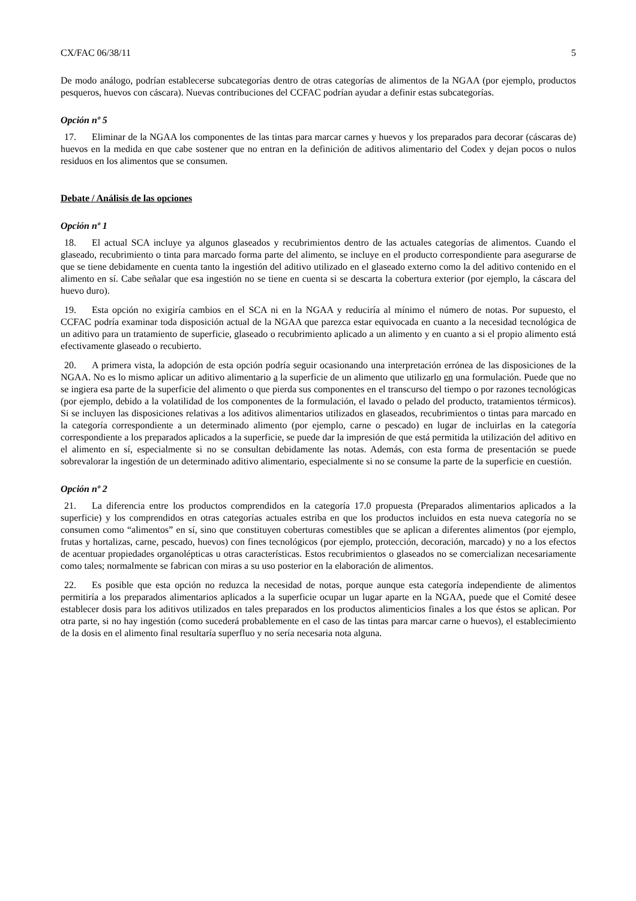CX/FAC 06/38/11 5
De modo análogo, podrían establecerse subcategorías dentro de otras categorías de alimentos de la NGAA (por ejemplo, productos pesqueros, huevos con cáscara). Nuevas contribuciones del CCFAC podrían ayudar a definir estas subcategorías.
Opción nº 5
17. Eliminar de la NGAA los componentes de las tintas para marcar carnes y huevos y los preparados para decorar (cáscaras de) huevos en la medida en que cabe sostener que no entran en la definición de aditivos alimentario del Codex y dejan pocos o nulos residuos en los alimentos que se consumen.
Debate / Análisis de las opciones
Opción nº 1
18. El actual SCA incluye ya algunos glaseados y recubrimientos dentro de las actuales categorías de alimentos. Cuando el glaseado, recubrimiento o tinta para marcado forma parte del alimento, se incluye en el producto correspondiente para asegurarse de que se tiene debidamente en cuenta tanto la ingestión del aditivo utilizado en el glaseado externo como la del aditivo contenido en el alimento en sí. Cabe señalar que esa ingestión no se tiene en cuenta si se descarta la cobertura exterior (por ejemplo, la cáscara del huevo duro).
19. Esta opción no exigiría cambios en el SCA ni en la NGAA y reduciría al mínimo el número de notas. Por supuesto, el CCFAC podría examinar toda disposición actual de la NGAA que parezca estar equivocada en cuanto a la necesidad tecnológica de un aditivo para un tratamiento de superficie, glaseado o recubrimiento aplicado a un alimento y en cuanto a si el propio alimento está efectivamente glaseado o recubierto.
20. A primera vista, la adopción de esta opción podría seguir ocasionando una interpretación errónea de las disposiciones de la NGAA. No es lo mismo aplicar un aditivo alimentario a la superficie de un alimento que utilizarlo en una formulación. Puede que no se ingiera esa parte de la superficie del alimento o que pierda sus componentes en el transcurso del tiempo o por razones tecnológicas (por ejemplo, debido a la volatilidad de los componentes de la formulación, el lavado o pelado del producto, tratamientos térmicos). Si se incluyen las disposiciones relativas a los aditivos alimentarios utilizados en glaseados, recubrimientos o tintas para marcado en la categoría correspondiente a un determinado alimento (por ejemplo, carne o pescado) en lugar de incluirlas en la categoría correspondiente a los preparados aplicados a la superficie, se puede dar la impresión de que está permitida la utilización del aditivo en el alimento en sí, especialmente si no se consultan debidamente las notas. Además, con esta forma de presentación se puede sobrevalorar la ingestión de un determinado aditivo alimentario, especialmente si no se consume la parte de la superficie en cuestión.
Opción nº 2
21. La diferencia entre los productos comprendidos en la categoría 17.0 propuesta (Preparados alimentarios aplicados a la superficie) y los comprendidos en otras categorías actuales estriba en que los productos incluidos en esta nueva categoría no se consumen como “alimentos” en sí, sino que constituyen coberturas comestibles que se aplican a diferentes alimentos (por ejemplo, frutas y hortalizas, carne, pescado, huevos) con fines tecnológicos (por ejemplo, protección, decoración, marcado) y no a los efectos de acentuar propiedades organolépticas u otras características. Estos recubrimientos o glaseados no se comercializan necesariamente como tales; normalmente se fabrican con miras a su uso posterior en la elaboración de alimentos.
22. Es posible que esta opción no reduzca la necesidad de notas, porque aunque esta categoría independiente de alimentos permitiría a los preparados alimentarios aplicados a la superficie ocupar un lugar aparte en la NGAA, puede que el Comité desee establecer dosis para los aditivos utilizados en tales preparados en los productos alimenticios finales a los que éstos se aplican. Por otra parte, si no hay ingestión (como sucederá probablemente en el caso de las tintas para marcar carne o huevos), el establecimiento de la dosis en el alimento final resultaría superfluo y no sería necesaria nota alguna.